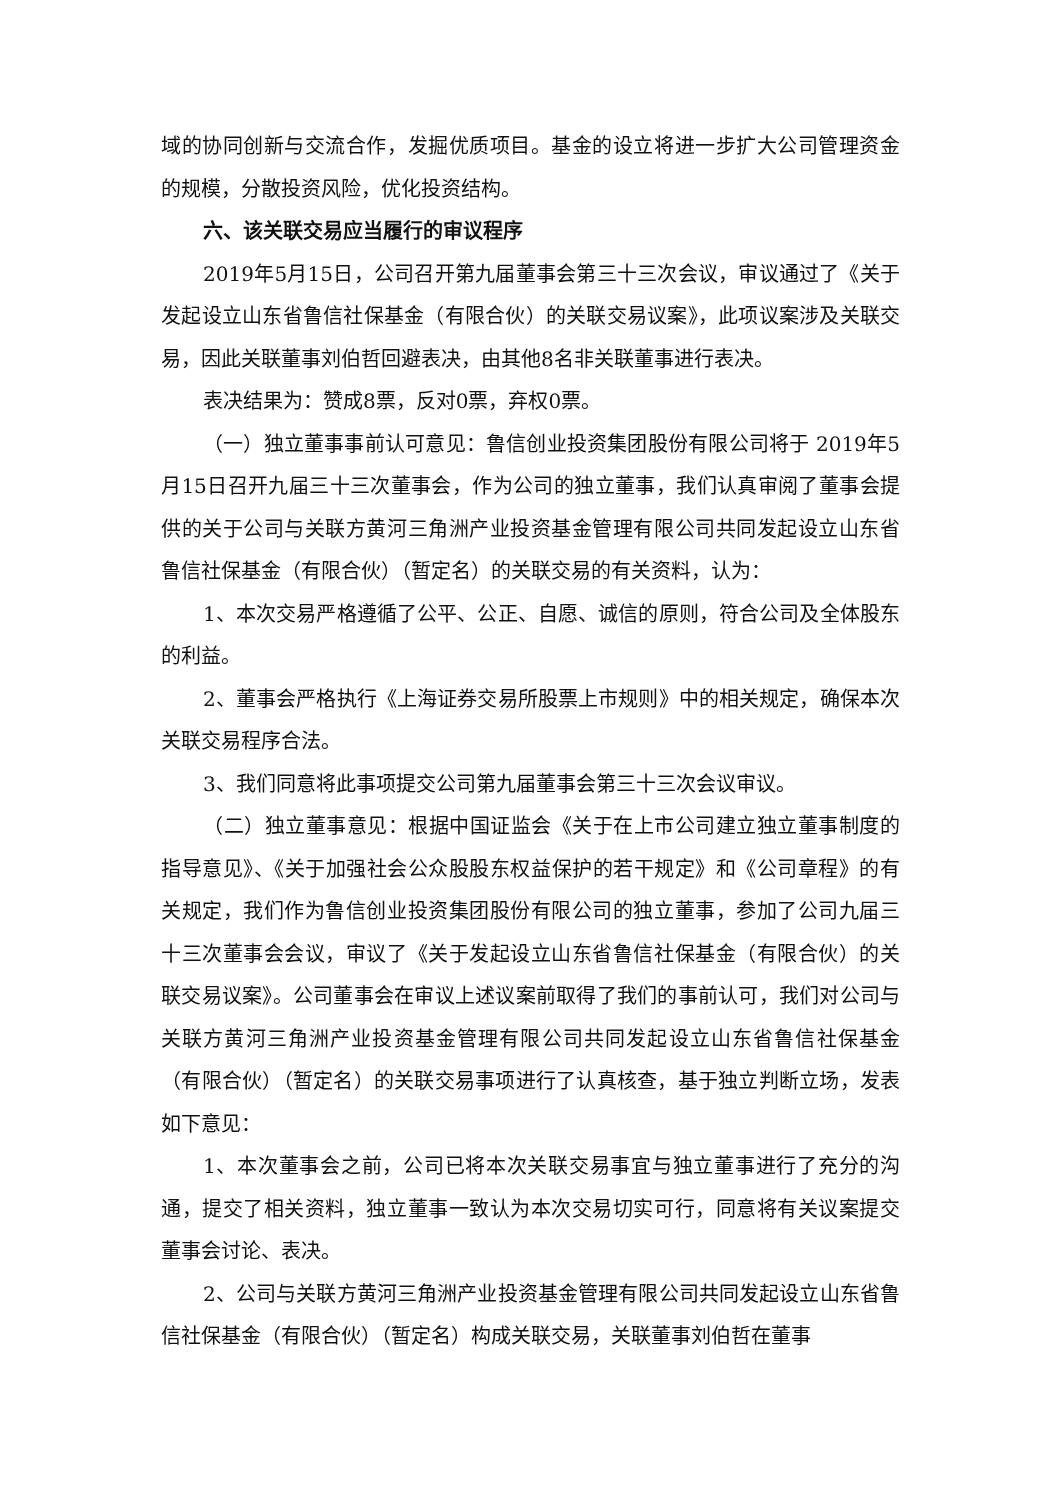域的协同创新与交流合作，发掘优质项目。基金的设立将进一步扩大公司管理资金的规模，分散投资风险，优化投资结构。
六、该关联交易应当履行的审议程序
2019年5月15日，公司召开第九届董事会第三十三次会议，审议通过了《关于发起设立山东省鲁信社保基金（有限合伙）的关联交易议案》，此项议案涉及关联交易，因此关联董事刘伯哲回避表决，由其他8名非关联董事进行表决。
表决结果为：赞成8票，反对0票，弃权0票。
（一）独立董事事前认可意见：鲁信创业投资集团股份有限公司将于 2019年5月15日召开九届三十三次董事会，作为公司的独立董事，我们认真审阅了董事会提供的关于公司与关联方黄河三角洲产业投资基金管理有限公司共同发起设立山东省鲁信社保基金（有限合伙）（暂定名）的关联交易的有关资料，认为：
1、本次交易严格遵循了公平、公正、自愿、诚信的原则，符合公司及全体股东的利益。
2、董事会严格执行《上海证券交易所股票上市规则》中的相关规定，确保本次关联交易程序合法。
3、我们同意将此事项提交公司第九届董事会第三十三次会议审议。
（二）独立董事意见：根据中国证监会《关于在上市公司建立独立董事制度的指导意见》、《关于加强社会公众股股东权益保护的若干规定》和《公司章程》的有关规定，我们作为鲁信创业投资集团股份有限公司的独立董事，参加了公司九届三十三次董事会会议，审议了《关于发起设立山东省鲁信社保基金（有限合伙）的关联交易议案》。公司董事会在审议上述议案前取得了我们的事前认可，我们对公司与关联方黄河三角洲产业投资基金管理有限公司共同发起设立山东省鲁信社保基金（有限合伙）（暂定名）的关联交易事项进行了认真核查，基于独立判断立场，发表如下意见：
1、本次董事会之前，公司已将本次关联交易事宜与独立董事进行了充分的沟通，提交了相关资料，独立董事一致认为本次交易切实可行，同意将有关议案提交董事会讨论、表决。
2、公司与关联方黄河三角洲产业投资基金管理有限公司共同发起设立山东省鲁信社保基金（有限合伙）（暂定名）构成关联交易，关联董事刘伯哲在董事